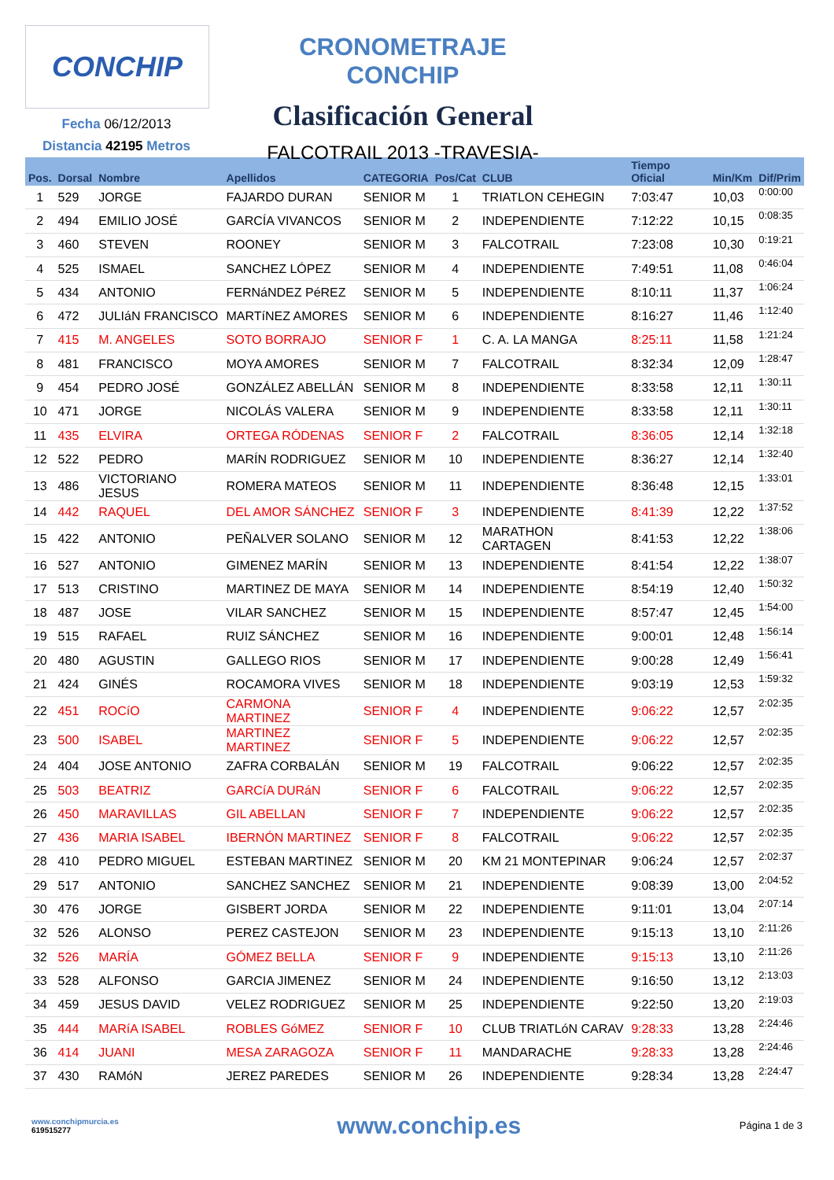CONCHIP
Fecha 06/12/2013
Distancia 42195 Metros
CRONOMETRAJE CONCHIP
Clasificación General
FALCOTRAIL 2013 -TRAVESIA-
| Pos. | Dorsal | Nombre | Apellidos | CATEGORIA | Pos/Cat | CLUB | Tiempo Oficial | Min/Km | Dif/Prim |
| --- | --- | --- | --- | --- | --- | --- | --- | --- | --- |
| 1 | 529 | JORGE | FAJARDO DURAN | SENIOR M | 1 | TRIATLON CEHEGIN | 7:03:47 | 10,03 | 0:00:00 |
| 2 | 494 | EMILIO JOSÉ | GARCÍA VIVANCOS | SENIOR M | 2 | INDEPENDIENTE | 7:12:22 | 10,15 | 0:08:35 |
| 3 | 460 | STEVEN | ROONEY | SENIOR M | 3 | FALCOTRAIL | 7:23:08 | 10,30 | 0:19:21 |
| 4 | 525 | ISMAEL | SANCHEZ LÓPEZ | SENIOR M | 4 | INDEPENDIENTE | 7:49:51 | 11,08 | 0:46:04 |
| 5 | 434 | ANTONIO | FERNáNDEZ PéREZ | SENIOR M | 5 | INDEPENDIENTE | 8:10:11 | 11,37 | 1:06:24 |
| 6 | 472 | JULIáN FRANCISCO | MARTíNEZ AMORES | SENIOR M | 6 | INDEPENDIENTE | 8:16:27 | 11,46 | 1:12:40 |
| 7 | 415 | M. ANGELES | SOTO BORRAJO | SENIOR F | 1 | C. A. LA MANGA | 8:25:11 | 11,58 | 1:21:24 |
| 8 | 481 | FRANCISCO | MOYA AMORES | SENIOR M | 7 | FALCOTRAIL | 8:32:34 | 12,09 | 1:28:47 |
| 9 | 454 | PEDRO JOSÉ | GONZÁLEZ ABELLÁN | SENIOR M | 8 | INDEPENDIENTE | 8:33:58 | 12,11 | 1:30:11 |
| 10 | 471 | JORGE | NICOLÁS VALERA | SENIOR M | 9 | INDEPENDIENTE | 8:33:58 | 12,11 | 1:30:11 |
| 11 | 435 | ELVIRA | ORTEGA RÓDENAS | SENIOR F | 2 | FALCOTRAIL | 8:36:05 | 12,14 | 1:32:18 |
| 12 | 522 | PEDRO | MARÍN RODRIGUEZ | SENIOR M | 10 | INDEPENDIENTE | 8:36:27 | 12,14 | 1:32:40 |
| 13 | 486 | VICTORIANO JESUS | ROMERA MATEOS | SENIOR M | 11 | INDEPENDIENTE | 8:36:48 | 12,15 | 1:33:01 |
| 14 | 442 | RAQUEL | DEL AMOR SÁNCHEZ | SENIOR F | 3 | INDEPENDIENTE | 8:41:39 | 12,22 | 1:37:52 |
| 15 | 422 | ANTONIO | PEÑALVER SOLANO | SENIOR M | 12 | MARATHON CARTAGEN | 8:41:53 | 12,22 | 1:38:06 |
| 16 | 527 | ANTONIO | GIMENEZ MARÍN | SENIOR M | 13 | INDEPENDIENTE | 8:41:54 | 12,22 | 1:38:07 |
| 17 | 513 | CRISTINO | MARTINEZ DE MAYA | SENIOR M | 14 | INDEPENDIENTE | 8:54:19 | 12,40 | 1:50:32 |
| 18 | 487 | JOSE | VILAR SANCHEZ | SENIOR M | 15 | INDEPENDIENTE | 8:57:47 | 12,45 | 1:54:00 |
| 19 | 515 | RAFAEL | RUIZ SÁNCHEZ | SENIOR M | 16 | INDEPENDIENTE | 9:00:01 | 12,48 | 1:56:14 |
| 20 | 480 | AGUSTIN | GALLEGO RIOS | SENIOR M | 17 | INDEPENDIENTE | 9:00:28 | 12,49 | 1:56:41 |
| 21 | 424 | GINÉS | ROCAMORA VIVES | SENIOR M | 18 | INDEPENDIENTE | 9:03:19 | 12,53 | 1:59:32 |
| 22 | 451 | ROCíO | CARMONA MARTINEZ | SENIOR F | 4 | INDEPENDIENTE | 9:06:22 | 12,57 | 2:02:35 |
| 23 | 500 | ISABEL | MARTINEZ MARTINEZ | SENIOR F | 5 | INDEPENDIENTE | 9:06:22 | 12,57 | 2:02:35 |
| 24 | 404 | JOSE ANTONIO | ZAFRA CORBALÁN | SENIOR M | 19 | FALCOTRAIL | 9:06:22 | 12,57 | 2:02:35 |
| 25 | 503 | BEATRIZ | GARCíA DURáN | SENIOR F | 6 | FALCOTRAIL | 9:06:22 | 12,57 | 2:02:35 |
| 26 | 450 | MARAVILLAS | GIL ABELLAN | SENIOR F | 7 | INDEPENDIENTE | 9:06:22 | 12,57 | 2:02:35 |
| 27 | 436 | MARIA ISABEL | IBERNÓN MARTINEZ | SENIOR F | 8 | FALCOTRAIL | 9:06:22 | 12,57 | 2:02:35 |
| 28 | 410 | PEDRO MIGUEL | ESTEBAN MARTINEZ | SENIOR M | 20 | KM 21 MONTEPINAR | 9:06:24 | 12,57 | 2:02:37 |
| 29 | 517 | ANTONIO | SANCHEZ SANCHEZ | SENIOR M | 21 | INDEPENDIENTE | 9:08:39 | 13,00 | 2:04:52 |
| 30 | 476 | JORGE | GISBERT JORDA | SENIOR M | 22 | INDEPENDIENTE | 9:11:01 | 13,04 | 2:07:14 |
| 32 | 526 | ALONSO | PEREZ CASTEJON | SENIOR M | 23 | INDEPENDIENTE | 9:15:13 | 13,10 | 2:11:26 |
| 32 | 526 | MARÍA | GÓMEZ BELLA | SENIOR F | 9 | INDEPENDIENTE | 9:15:13 | 13,10 | 2:11:26 |
| 33 | 528 | ALFONSO | GARCIA JIMENEZ | SENIOR M | 24 | INDEPENDIENTE | 9:16:50 | 13,12 | 2:13:03 |
| 34 | 459 | JESUS DAVID | VELEZ RODRIGUEZ | SENIOR M | 25 | INDEPENDIENTE | 9:22:50 | 13,20 | 2:19:03 |
| 35 | 444 | MARíA ISABEL | ROBLES GóMEZ | SENIOR F | 10 | CLUB TRIATLóN CARAV | 9:28:33 | 13,28 | 2:24:46 |
| 36 | 414 | JUANI | MESA ZARAGOZA | SENIOR F | 11 | MANDARACHE | 9:28:33 | 13,28 | 2:24:46 |
| 37 | 430 | RAMóN | JEREZ PAREDES | SENIOR M | 26 | INDEPENDIENTE | 9:28:34 | 13,28 | 2:24:47 |
www.conchipmurcia.es
619515277
www.conchip.es
Página 1 de 3